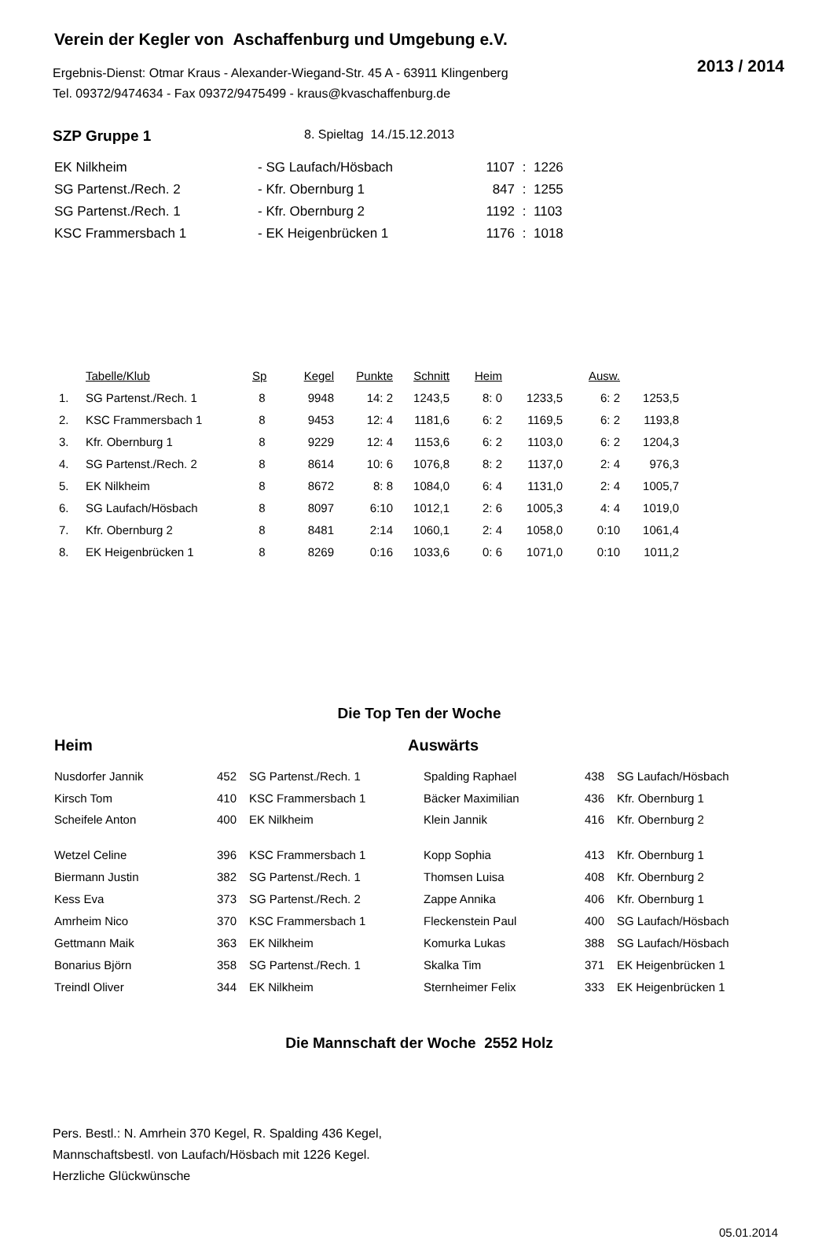Verein der Kegler von Aschaffenburg und Umgebung e.V.
2013 / 2014
Ergebnis-Dienst: Otmar Kraus - Alexander-Wiegand-Str. 45 A - 63911 Klingenberg
Tel. 09372/9474634 - Fax 09372/9475499 - kraus@kvaschaffenburg.de
SZP Gruppe 1 8. Spieltag 14./15.12.2013
| EK Nilkheim | - SG Laufach/Hösbach | 1107 | : | 1226 |
| SG Partenst./Rech. 2 | - Kfr. Obernburg 1 | 847 | : | 1255 |
| SG Partenst./Rech. 1 | - Kfr. Obernburg 2 | 1192 | : | 1103 |
| KSC Frammersbach 1 | - EK Heigenbrücken 1 | 1176 | : | 1018 |
| | Tabelle/Klub | Sp | Kegel | Punkte | Schnitt | Heim | | Ausw. | |
| --- | --- | --- | --- | --- | --- | --- | --- | --- | --- |
| 1. | SG Partenst./Rech. 1 | 8 | 9948 | 14: 2 | 1243,5 | 8: 0 | 1233,5 | 6: 2 | 1253,5 |
| 2. | KSC Frammersbach 1 | 8 | 9453 | 12: 4 | 1181,6 | 6: 2 | 1169,5 | 6: 2 | 1193,8 |
| 3. | Kfr. Obernburg 1 | 8 | 9229 | 12: 4 | 1153,6 | 6: 2 | 1103,0 | 6: 2 | 1204,3 |
| 4. | SG Partenst./Rech. 2 | 8 | 8614 | 10: 6 | 1076,8 | 8: 2 | 1137,0 | 2: 4 | 976,3 |
| 5. | EK Nilkheim | 8 | 8672 | 8: 8 | 1084,0 | 6: 4 | 1131,0 | 2: 4 | 1005,7 |
| 6. | SG Laufach/Hösbach | 8 | 8097 | 6:10 | 1012,1 | 2: 6 | 1005,3 | 4: 4 | 1019,0 |
| 7. | Kfr. Obernburg 2 | 8 | 8481 | 2:14 | 1060,1 | 2: 4 | 1058,0 | 0:10 | 1061,4 |
| 8. | EK Heigenbrücken 1 | 8 | 8269 | 0:16 | 1033,6 | 0: 6 | 1071,0 | 0:10 | 1011,2 |
Die Top Ten der Woche
Heim Auswärts
| Nusdorfer Jannik | 452 | SG Partenst./Rech. 1 | Spalding Raphael | 438 | SG Laufach/Hösbach |
| Kirsch Tom | 410 | KSC Frammersbach 1 | Bäcker Maximilian | 436 | Kfr. Obernburg 1 |
| Scheifele Anton | 400 | EK Nilkheim | Klein Jannik | 416 | Kfr. Obernburg 2 |
| Wetzel Celine | 396 | KSC Frammersbach 1 | Kopp Sophia | 413 | Kfr. Obernburg 1 |
| Biermann Justin | 382 | SG Partenst./Rech. 1 | Thomsen Luisa | 408 | Kfr. Obernburg 2 |
| Kess Eva | 373 | SG Partenst./Rech. 2 | Zappe Annika | 406 | Kfr. Obernburg 1 |
| Amrheim Nico | 370 | KSC Frammersbach 1 | Fleckenstein Paul | 400 | SG Laufach/Hösbach |
| Gettmann Maik | 363 | EK Nilkheim | Komurka Lukas | 388 | SG Laufach/Hösbach |
| Bonarius Björn | 358 | SG Partenst./Rech. 1 | Skalka Tim | 371 | EK Heigenbrücken 1 |
| Treindl Oliver | 344 | EK Nilkheim | Sternheimer Felix | 333 | EK Heigenbrücken 1 |
Die Mannschaft der Woche 2552 Holz
Pers. Bestl.: N. Amrhein 370 Kegel, R. Spalding 436 Kegel,
Mannschaftsbestl. von Laufach/Hösbach mit 1226 Kegel.
Herzliche Glückwünsche
05.01.2014